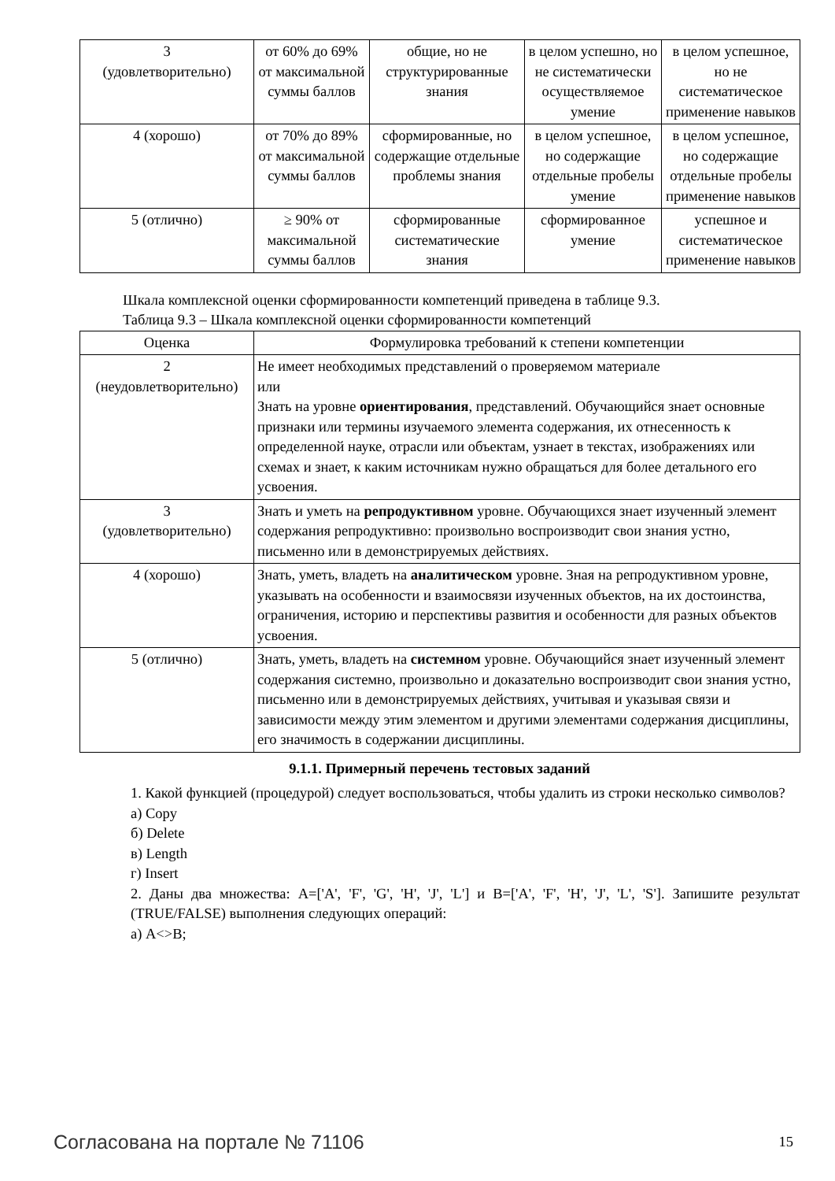| 3 (удовлетворительно) | от 60% до 69% от максимальной суммы баллов | общие, но не структурированные знания | в целом успешно, но не систематически осуществляемое умение | в целом успешное, но не систематическое применение навыков |
| 4 (хорошо) | от 70% до 89% от максимальной суммы баллов | сформированные, но содержащие отдельные проблемы знания | в целом успешное, но содержащие отдельные пробелы умение | в целом успешное, но содержащие отдельные пробелы применение навыков |
| 5 (отлично) | ≥ 90% от максимальной суммы баллов | сформированные систематические знания | сформированное умение | успешное и систематическое применение навыков |
Шкала комплексной оценки сформированности компетенций приведена в таблице 9.3.
Таблица 9.3 – Шкала комплексной оценки сформированности компетенций
| Оценка | Формулировка требований к степени компетенции |
| 2 (неудовлетворительно) | Не имеет необходимых представлений о проверяемом материале или Знать на уровне ориентирования , представлений. Обучающийся знает основные признаки или термины изучаемого элемента содержания, их отнесенность к определенной науке, отрасли или объектам, узнает в текстах, изображениях или схемах и знает, к каким источникам нужно обращаться для более детального его усвоения. |
| 3 (удовлетворительно) | Знать и уметь на репродуктивном уровне. Обучающихся знает изученный элемент содержания репродуктивно: произвольно воспроизводит свои знания устно, письменно или в демонстрируемых действиях. |
| 4 (хорошо) | Знать, уметь, владеть на аналитическом уровне. Зная на репродуктивном уровне, указывать на особенности и взаимосвязи изученных объектов, на их достоинства, ограничения, историю и перспективы развития и особенности для разных объектов усвоения. |
| 5 (отлично) | Знать, уметь, владеть на системном уровне. Обучающийся знает изученный элемент содержания системно, произвольно и доказательно воспроизводит свои знания устно, письменно или в демонстрируемых действиях, учитывая и указывая связи и зависимости между этим элементом и другими элементами содержания дисциплины, его значимость в содержании дисциплины. |
9.1.1. Примерный перечень тестовых заданий
1. Какой функцией (процедурой) следует воспользоваться, чтобы удалить из строки несколько символов?
а) Copy
б) Delete
в) Length
г) Insert
2. Даны два множества: A=['A', 'F', 'G', 'H', 'J', 'L'] и B=['A', 'F', 'H', 'J', 'L', 'S']. Запишите результат (TRUE/FALSE) выполнения следующих операций:
а) A<>B;
Согласована на портале № 71106 15